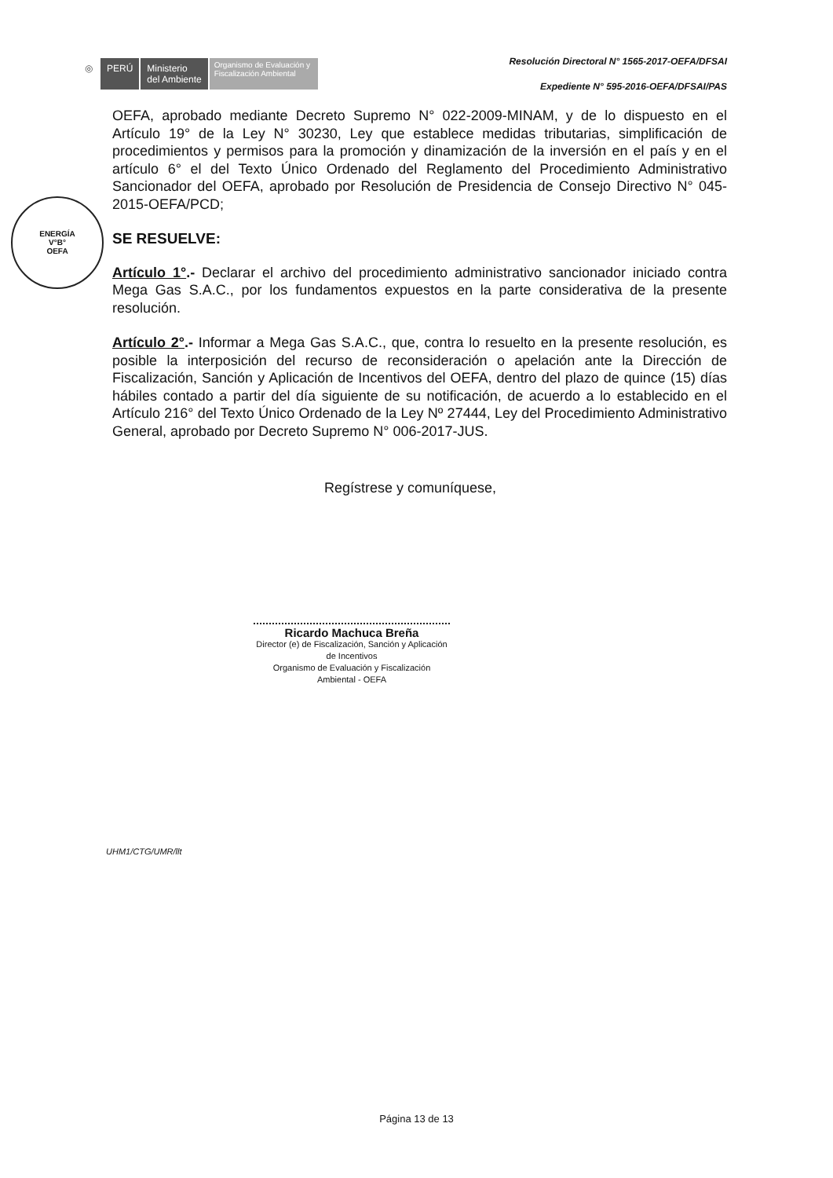◎ PERÚ
Ministerio
del Ambiente
Organismo de Evaluación y Fiscalización Ambiental
Resolución Directoral N° 1565-2017-OEFA/DFSAI
Expediente N° 595-2016-OEFA/DFSAI/PAS
ENERGÍA
V°B°
OEFA
OEFA, aprobado mediante Decreto Supremo N° 022-2009-MINAM, y de lo dispuesto en el Artículo 19° de la Ley N° 30230, Ley que establece medidas tributarias, simplificación de procedimientos y permisos para la promoción y dinamización de la inversión en el país y en el artículo 6° el del Texto Único Ordenado del Reglamento del Procedimiento Administrativo Sancionador del OEFA, aprobado por Resolución de Presidencia de Consejo Directivo N° 045-2015-OEFA/PCD;
SE RESUELVE:
Artículo 1°.- Declarar el archivo del procedimiento administrativo sancionador iniciado contra Mega Gas S.A.C., por los fundamentos expuestos en la parte considerativa de la presente resolución.
Artículo 2°.- Informar a Mega Gas S.A.C., que, contra lo resuelto en la presente resolución, es posible la interposición del recurso de reconsideración o apelación ante la Dirección de Fiscalización, Sanción y Aplicación de Incentivos del OEFA, dentro del plazo de quince (15) días hábiles contado a partir del día siguiente de su notificación, de acuerdo a lo establecido en el Artículo 216° del Texto Único Ordenado de la Ley Nº 27444, Ley del Procedimiento Administrativo General, aprobado por Decreto Supremo N° 006-2017-JUS.
Regístrese y comuníquese,
Ricardo Machuca Breña
Director (e) de Fiscalización, Sanción y Aplicación de Incentivos
Organismo de Evaluación y Fiscalización Ambiental - OEFA
UHM1/CTG/UMR/llt
Página 13 de 13